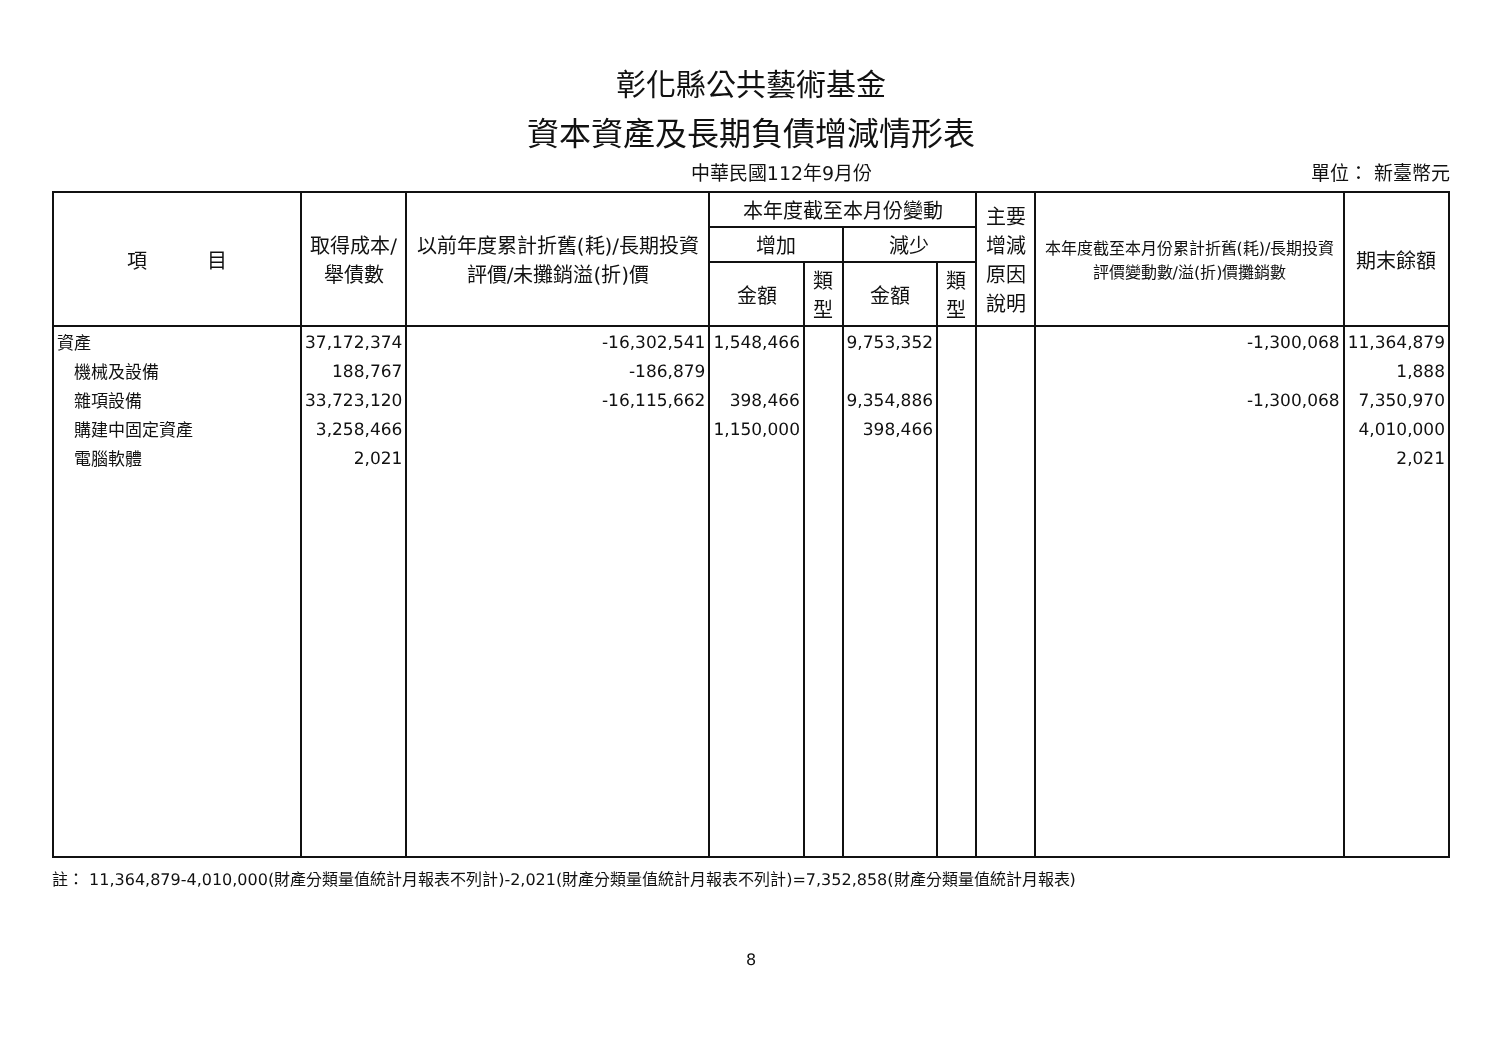彰化縣公共藝術基金
資本資產及長期負債增減情形表
中華民國112年9月份 單位： 新臺幣元
| 項 目 | 取得成本/ 舉債數 | 以前年度累計折舊(耗)/長期投資評價/未攤銷溢(折)價 | 本年度截至本月份變動 | | | | 主要增減 原因說明 | 本年度截至本月份累計折舊(耗)/長期投資評價變動數/溢(折)價攤銷數 | 期末餘額 |
| --- | --- | --- | --- | --- | --- | --- | --- | --- | --- |
| | | | 增加 | | 減少 | | | | |
| | | | 金額 | 類型 | 金額 | 類型 | | | |
| 資產 | 37,172,374 | -16,302,541 | 1,548,466 | | 9,753,352 | | | -1,300,068 | 11,364,879 |
| 機械及設備 | 188,767 | -186,879 | | | | | | | 1,888 |
| 雜項設備 | 33,723,120 | -16,115,662 | 398,466 | | 9,354,886 | | | -1,300,068 | 7,350,970 |
| 購建中固定資產 | 3,258,466 | | 1,150,000 | | 398,466 | | | | 4,010,000 |
| 電腦軟體 | 2,021 | | | | | | | | 2,021 |
註： 11,364,879-4,010,000(財產分類量值統計月報表不列計)-2,021(財產分類量值統計月報表不列計)=7,352,858(財產分類量值統計月報表)
8